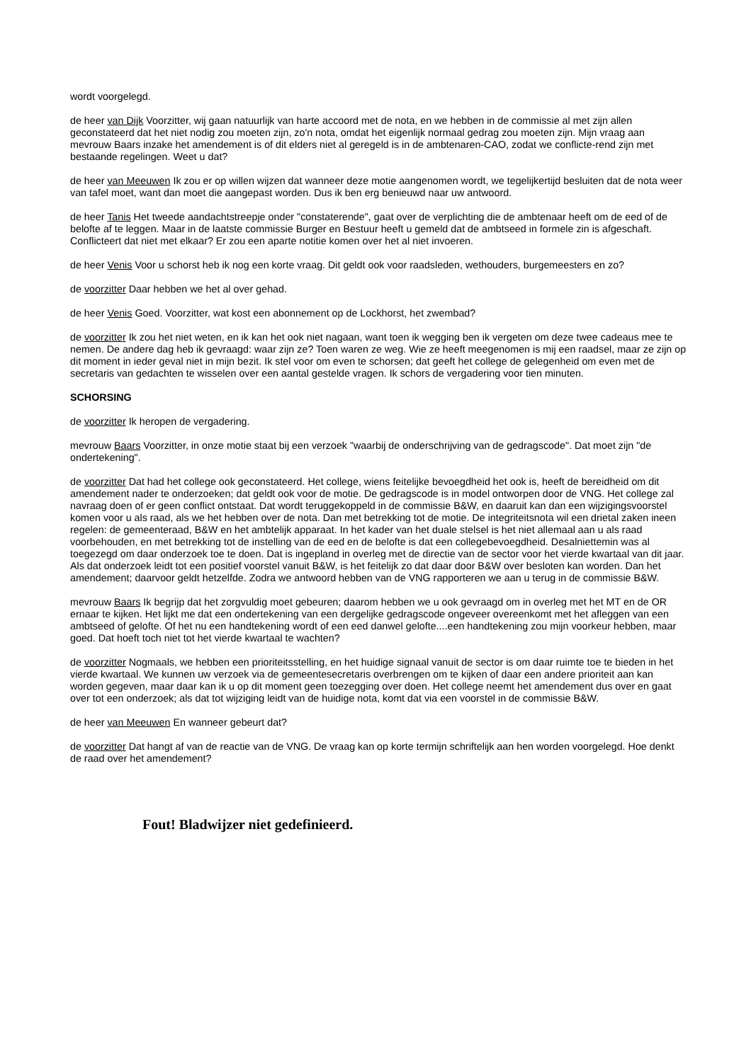wordt voorgelegd.
de heer van Dijk Voorzitter, wij gaan natuurlijk van harte accoord met de nota, en we hebben in de commissie al met zijn allen geconstateerd dat het niet nodig zou moeten zijn, zo'n nota, omdat het eigenlijk normaal gedrag zou moeten zijn. Mijn vraag aan mevrouw Baars inzake het amendement is of dit elders niet al geregeld is in de ambtenaren-CAO, zodat we conflicte-rend zijn met bestaande regelingen. Weet u dat?
de heer van Meeuwen Ik zou er op willen wijzen dat wanneer deze motie aangenomen wordt, we tegelijkertijd besluiten dat de nota weer van tafel moet, want dan moet die aangepast worden. Dus ik ben erg benieuwd naar uw antwoord.
de heer Tanis Het tweede aandachtstreepje onder "constaterende", gaat over de verplichting die de ambtenaar heeft om de eed of de belofte af te leggen. Maar in de laatste commissie Burger en Bestuur heeft u gemeld dat de ambtseed in formele zin is afgeschaft. Conflicteert dat niet met elkaar? Er zou een aparte notitie komen over het al niet invoeren.
de heer Venis Voor u schorst heb ik nog een korte vraag. Dit geldt ook voor raadsleden, wethouders, burgemeesters en zo?
de voorzitter Daar hebben we het al over gehad.
de heer Venis Goed. Voorzitter, wat kost een abonnement op de Lockhorst, het zwembad?
de voorzitter Ik zou het niet weten, en ik kan het ook niet nagaan, want toen ik wegging ben ik vergeten om deze twee cadeaus mee te nemen. De andere dag heb ik gevraagd: waar zijn ze? Toen waren ze weg. Wie ze heeft meegenomen is mij een raadsel, maar ze zijn op dit moment in ieder geval niet in mijn bezit. Ik stel voor om even te schorsen; dat geeft het college de gelegenheid om even met de secretaris van gedachten te wisselen over een aantal gestelde vragen. Ik schors de vergadering voor tien minuten.
SCHORSING
de voorzitter Ik heropen de vergadering.
mevrouw Baars Voorzitter, in onze motie staat bij een verzoek "waarbij de onderschrijving van de gedragscode". Dat moet zijn "de ondertekening".
de voorzitter Dat had het college ook geconstateerd. Het college, wiens feitelijke bevoegdheid het ook is, heeft de bereidheid om dit amendement nader te onderzoeken; dat geldt ook voor de motie. De gedragscode is in model ontworpen door de VNG. Het college zal navraag doen of er geen conflict ontstaat. Dat wordt teruggekoppeld in de commissie B&W, en daaruit kan dan een wijzigingsvoorstel komen voor u als raad, als we het hebben over de nota. Dan met betrekking tot de motie. De integriteitsnota wil een drietal zaken ineen regelen: de gemeenteraad, B&W en het ambtelijk apparaat. In het kader van het duale stelsel is het niet allemaal aan u als raad voorbehouden, en met betrekking tot de instelling van de eed en de belofte is dat een collegebevoegdheid. Desalniettemin was al toegezegd om daar onderzoek toe te doen. Dat is ingepland in overleg met de directie van de sector voor het vierde kwartaal van dit jaar. Als dat onderzoek leidt tot een positief voorstel vanuit B&W, is het feitelijk zo dat daar door B&W over besloten kan worden. Dan het amendement; daarvoor geldt hetzelfde. Zodra we antwoord hebben van de VNG rapporteren we aan u terug in de commissie B&W.
mevrouw Baars Ik begrijp dat het zorgvuldig moet gebeuren; daarom hebben we u ook gevraagd om in overleg met het MT en de OR ernaar te kijken. Het lijkt me dat een ondertekening van een dergelijke gedragscode ongeveer overeenkomt met het afleggen van een ambtseed of gelofte. Of het nu een handtekening wordt of een eed danwel gelofte....een handtekening zou mijn voorkeur hebben, maar goed. Dat hoeft toch niet tot het vierde kwartaal te wachten?
de voorzitter Nogmaals, we hebben een prioriteitsstelling, en het huidige signaal vanuit de sector is om daar ruimte toe te bieden in het vierde kwartaal. We kunnen uw verzoek via de gemeentesecretaris overbrengen om te kijken of daar een andere prioriteit aan kan worden gegeven, maar daar kan ik u op dit moment geen toezegging over doen. Het college neemt het amendement dus over en gaat over tot een onderzoek; als dat tot wijziging leidt van de huidige nota, komt dat via een voorstel in de commissie B&W.
de heer van Meeuwen En wanneer gebeurt dat?
de voorzitter Dat hangt af van de reactie van de VNG. De vraag kan op korte termijn schriftelijk aan hen worden voorgelegd. Hoe denkt de raad over het amendement?
Fout! Bladwijzer niet gedefinieerd.